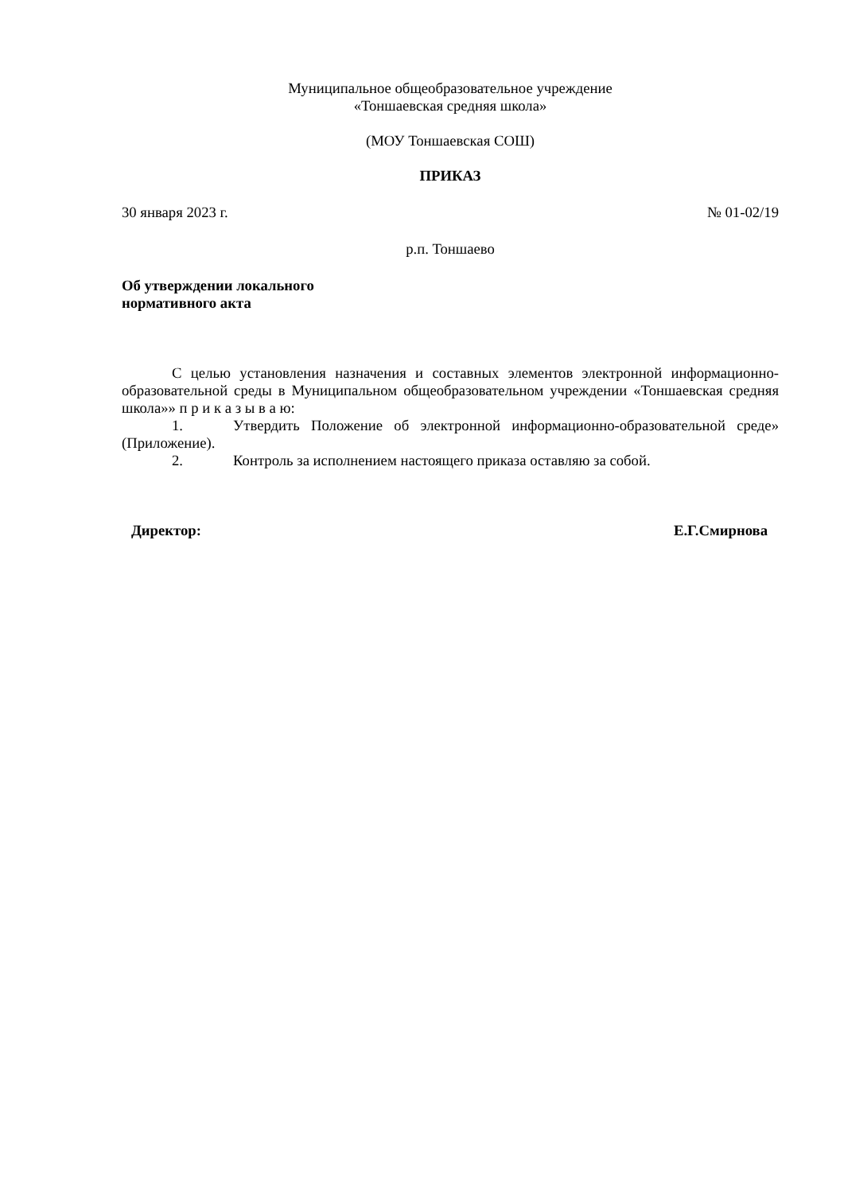Муниципальное общеобразовательное учреждение
«Тоншаевская средняя школа»
(МОУ Тоншаевская СОШ)
ПРИКАЗ
30 января 2023 г. № 01-02/19
р.п. Тоншаево
Об утверждении локального
нормативного акта
С целью установления назначения и составных элементов электронной информационно-образовательной среды в Муниципальном общеобразовательном учреждении «Тоншаевская средняя школа»» п р и к а з ы в а ю:
1. Утвердить Положение об электронной информационно-образовательной среде» (Приложение).
2. Контроль за исполнением настоящего приказа оставляю за собой.
Директор: Е.Г.Смирнова